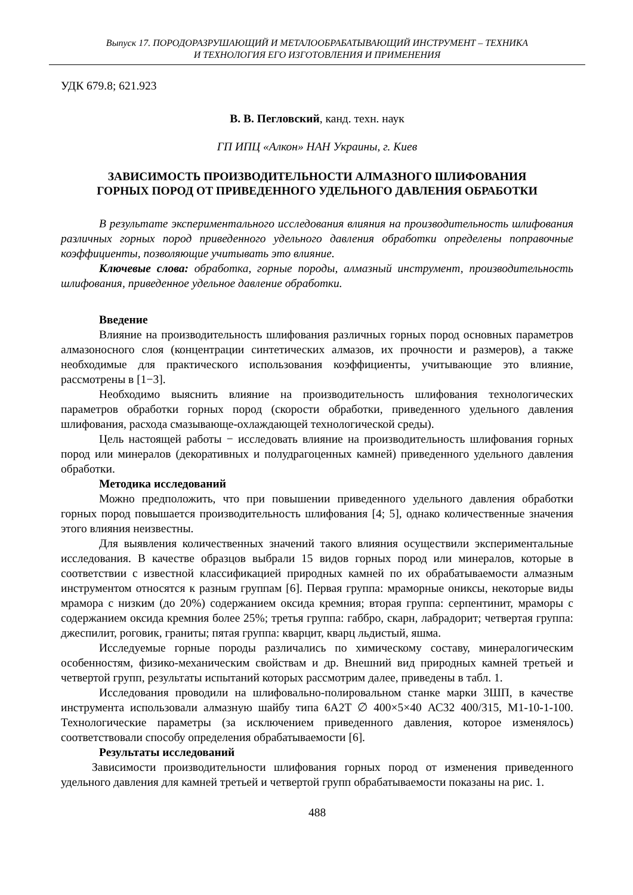Выпуск 17. ПОРОДОРАЗРУШАЮЩИЙ И МЕТАЛООБРАБАТЫВАЮЩИЙ ИНСТРУМЕНТ – ТЕХНИКА
И ТЕХНОЛОГИЯ ЕГО ИЗГОТОВЛЕНИЯ И ПРИМЕНЕНИЯ
УДК 679.8; 621.923
В. В. Пегловский, канд. техн. наук
ГП ИПЦ «Алкон» НАН Украины, г. Киев
ЗАВИСИМОСТЬ ПРОИЗВОДИТЕЛЬНОСТИ АЛМАЗНОГО ШЛИФОВАНИЯ
ГОРНЫХ ПОРОД ОТ ПРИВЕДЕННОГО УДЕЛЬНОГО ДАВЛЕНИЯ ОБРАБОТКИ
В результате экспериментального исследования влияния на производительность шлифования различных горных пород приведенного удельного давления обработки определены поправочные коэффициенты, позволяющие учитывать это влияние.
Ключевые слова: обработка, горные породы, алмазный инструмент, производительность шлифования, приведенное удельное давление обработки.
Введение
Влияние на производительность шлифования различных горных пород основных параметров алмазоносного слоя (концентрации синтетических алмазов, их прочности и размеров), а также необходимые для практического использования коэффициенты, учитывающие это влияние, рассмотрены в [1−3].
Необходимо выяснить влияние на производительность шлифования технологических параметров обработки горных пород (скорости обработки, приведенного удельного давления шлифования, расхода смазывающе-охлаждающей технологической среды).
Цель настоящей работы − исследовать влияние на производительность шлифования горных пород или минералов (декоративных и полудрагоценных камней) приведенного удельного давления обработки.
Методика исследований
Можно предположить, что при повышении приведенного удельного давления обработки горных пород повышается производительность шлифования [4; 5], однако количественные значения этого влияния неизвестны.
Для выявления количественных значений такого влияния осуществили экспериментальные исследования. В качестве образцов выбрали 15 видов горных пород или минералов, которые в соответствии с известной классификацией природных камней по их обрабатываемости алмазным инструментом относятся к разным группам [6]. Первая группа: мраморные ониксы, некоторые виды мрамора с низким (до 20%) содержанием оксида кремния; вторая группа: серпентинит, мраморы с содержанием оксида кремния более 25%; третья группа: габбро, скарн, лабрадорит; четвертая группа: джеспилит, роговик, граниты; пятая группа: кварцит, кварц льдистый, яшма.
Исследуемые горные породы различались по химическому составу, минералогическим особенностям, физико-механическим свойствам и др. Внешний вид природных камней третьей и четвертой групп, результаты испытаний которых рассмотрим далее, приведены в табл. 1.
Исследования проводили на шлифовально-полировальном станке марки 3ШП, в качестве инструмента использовали алмазную шайбу типа 6А2Т ∅ 400×5×40 АС32 400/315, М1-10-1-100. Технологические параметры (за исключением приведенного давления, которое изменялось) соответствовали способу определения обрабатываемости [6].
Результаты исследований
Зависимости производительности шлифования горных пород от изменения приведенного удельного давления для камней третьей и четвертой групп обрабатываемости показаны на рис. 1.
488